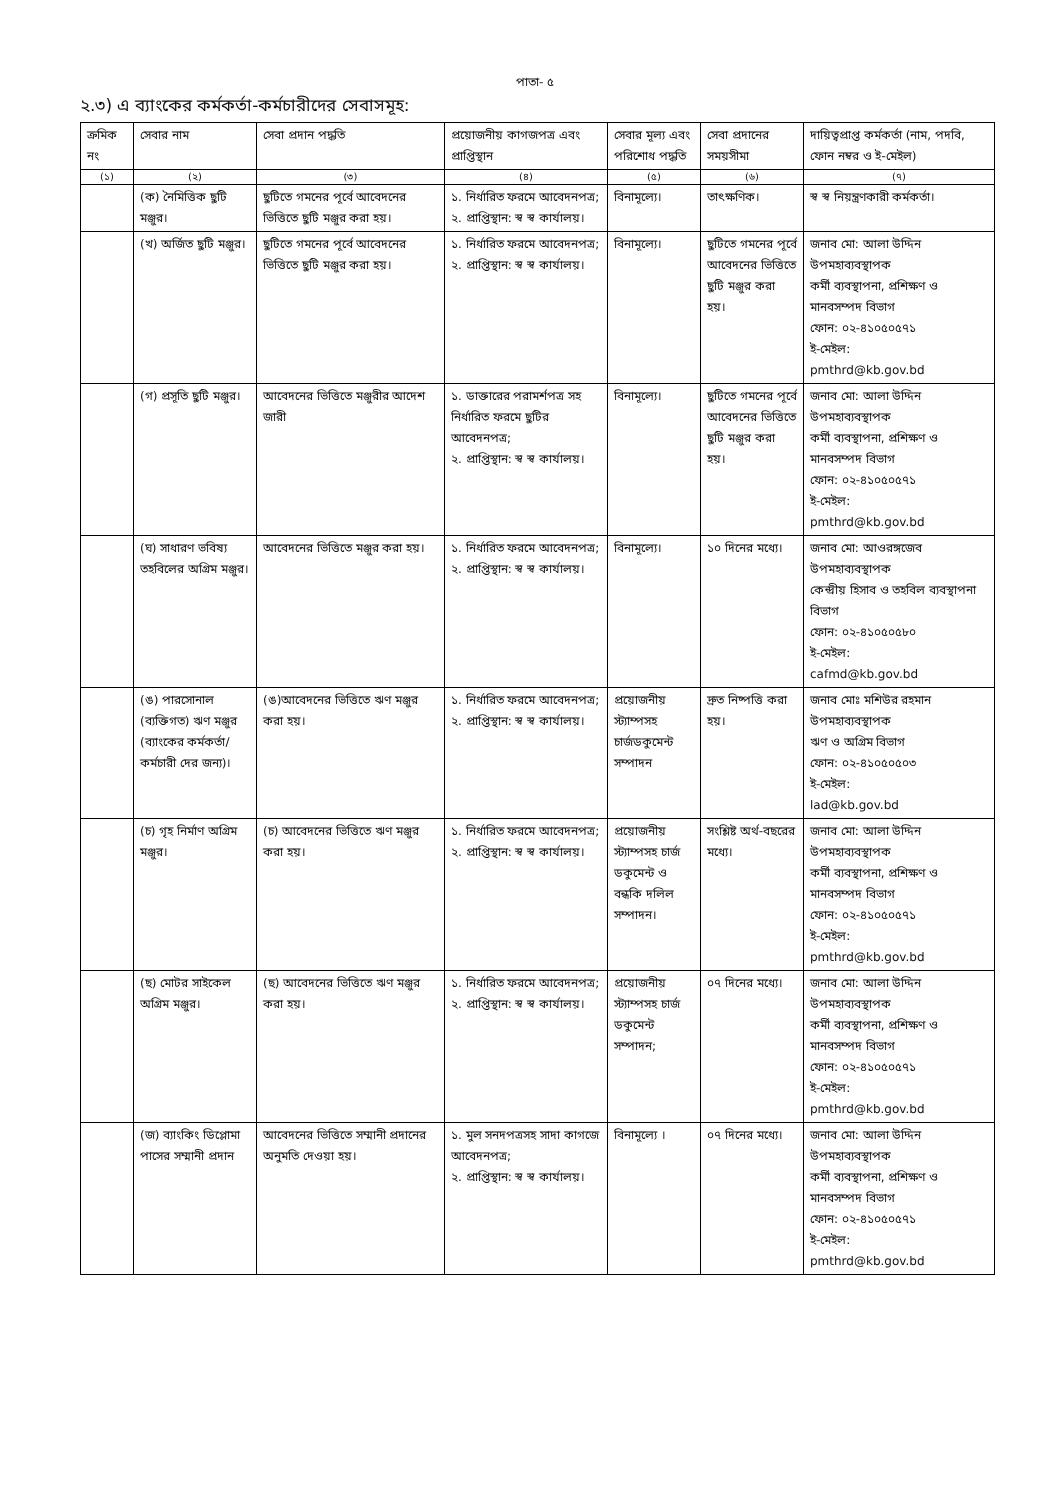পাতা- ৫
২.৩) এ ব্যাংকের কর্মকর্তা-কর্মচারীদের সেবাসমূহ:
| ক্রমিক নং | সেবার নাম | সেবা প্রদান পদ্ধতি | প্রয়োজনীয় কাগজপত্র এবং প্রাপ্তিস্থান | সেবার মূল্য এবং পরিশোধ পদ্ধতি | সেবা প্রদানের সময়সীমা | দায়িত্বপ্রাপ্ত কর্মকর্তা (নাম, পদবি, ফোন নম্বর ও ই-মেইল) |
| --- | --- | --- | --- | --- | --- | --- |
| (১) | (২) | (৩) | (৪) | (৫) | (৬) | (৭) |
| | (ক) নৈমিত্তিক ছুটি মঞ্জুর। | ছুটিতে গমনের পূর্বে আবেদনের ভিত্তিতে ছুটি মঞ্জুর করা হয়। | ১. নির্ধারিত ফরমে আবেদনপত্র; ২. প্রাপ্তিস্থান: স্ব স্ব কার্যালয়। | বিনামূল্যে। | তাৎক্ষণিক। | স্ব স্ব নিয়ন্ত্রণকারী কর্মকর্তা। |
| | (খ) অর্জিত ছুটি মঞ্জুর। | ছুটিতে গমনের পূর্বে আবেদনের ভিত্তিতে ছুটি মঞ্জুর করা হয়। | ১. নির্ধারিত ফরমে আবেদনপত্র; ২. প্রাপ্তিস্থান: স্ব স্ব কার্যালয়। | বিনামূল্যে। | ছুটিতে গমনের পূর্বে আবেদনের ভিত্তিতে ছুটি মঞ্জুর করা হয়। | জনাব মো: আলা উদ্দিন উপমহাব্যবস্থাপক কর্মী ব্যবস্থাপনা, প্রশিক্ষণ ও মানবসম্পদ বিভাগ ফোন: ০২-৪১০৫০৫৭১ ই-মেইল: pmthrd@kb.gov.bd |
| | (গ) প্রসূতি ছুটি মঞ্জুর। | আবেদনের ভিত্তিতে মঞ্জুরীর আদেশ জারী | ১. ডাক্তারের পরামর্শপত্র সহ নির্ধারিত ফরমে ছুটির আবেদনপত্র; ২. প্রাপ্তিস্থান: স্ব স্ব কার্যালয়। | বিনামূল্যে। | ছুটিতে গমনের পূর্বে আবেদনের ভিত্তিতে ছুটি মঞ্জুর করা হয়। | জনাব মো: আলা উদ্দিন উপমহাব্যবস্থাপক কর্মী ব্যবস্থাপনা, প্রশিক্ষণ ও মানবসম্পদ বিভাগ ফোন: ০২-৪১০৫০৫৭১ ই-মেইল: pmthrd@kb.gov.bd |
| | (ঘ) সাধারণ ভবিষ্য তহবিলের অগ্রিম মঞ্জুর। | আবেদনের ভিত্তিতে মঞ্জুর করা হয়। | ১. নির্ধারিত ফরমে আবেদনপত্র; ২. প্রাপ্তিস্থান: স্ব স্ব কার্যালয়। | বিনামূল্যে। | ১০ দিনের মধ্যে। | জনাব মো: আওরঙ্গজেব উপমহাব্যবস্থাপক কেন্দ্রীয় হিসাব ও তহবিল ব্যবস্থাপনা বিভাগ ফোন: ০২-৪১০৫০৫৮০ ই-মেইল: cafmd@kb.gov.bd |
| | (ঙ) পারসোনাল (ব্যক্তিগত) ঋণ মঞ্জুর (ব্যাংকের কর্মকর্তা/কর্মচারী দের জন্য)। | (ঙ)আবেদনের ভিত্তিতে ঋণ মঞ্জুর করা হয়। | ১. নির্ধারিত ফরমে আবেদনপত্র; ২. প্রাপ্তিস্থান: স্ব স্ব কার্যালয়। | প্রয়োজনীয় স্ট্যাম্পসহ চার্জডকুমেন্ট সম্পাদন | দ্রুত নিষ্পত্তি করা হয়। | জনাব মোঃ মশিউর রহমান উপমহাব্যবস্থাপক ঋণ ও অগ্রিম বিভাগ ফোন: ০২-৪১০৫০৫০৩ ই-মেইল: lad@kb.gov.bd |
| | (চ) গৃহ নির্মাণ অগ্রিম মঞ্জুর। | (চ) আবেদনের ভিত্তিতে ঋণ মঞ্জুর করা হয়। | ১. নির্ধারিত ফরমে আবেদনপত্র; ২. প্রাপ্তিস্থান: স্ব স্ব কার্যালয়। | প্রয়োজনীয় স্ট্যাম্পসহ চার্জ ডকুমেন্ট ও বন্ধকি দলিল সম্পাদন। | সংশ্লিষ্ট অর্থ-বছরের মধ্যে। | জনাব মো: আলা উদ্দিন উপমহাব্যবস্থাপক কর্মী ব্যবস্থাপনা, প্রশিক্ষণ ও মানবসম্পদ বিভাগ ফোন: ০২-৪১০৫০৫৭১ ই-মেইল: pmthrd@kb.gov.bd |
| | (ছ) মোটর সাইকেল অগ্রিম মঞ্জুর। | (ছ) আবেদনের ভিত্তিতে ঋণ মঞ্জুর করা হয়। | ১. নির্ধারিত ফরমে আবেদনপত্র; ২. প্রাপ্তিস্থান: স্ব স্ব কার্যালয়। | প্রয়োজনীয় স্ট্যাম্পসহ চার্জ ডকুমেন্ট সম্পাদন; | ০৭ দিনের মধ্যে। | জনাব মো: আলা উদ্দিন উপমহাব্যবস্থাপক কর্মী ব্যবস্থাপনা, প্রশিক্ষণ ও মানবসম্পদ বিভাগ ফোন: ০২-৪১০৫০৫৭১ ই-মেইল: pmthrd@kb.gov.bd |
| | (জ) ব্যাংকিং ডিপ্লোমা পাসের সম্মানী প্রদান | আবেদনের ভিত্তিতে সম্মানী প্রদানের অনুমতি দেওয়া হয়। | ১. মুল সনদপত্রসহ সাদা কাগজে আবেদনপত্র; ২. প্রাপ্তিস্থান: স্ব স্ব কার্যালয়। | বিনামূল্যে । | ০৭ দিনের মধ্যে। | জনাব মো: আলা উদ্দিন উপমহাব্যবস্থাপক কর্মী ব্যবস্থাপনা, প্রশিক্ষণ ও মানবসম্পদ বিভাগ ফোন: ০২-৪১০৫০৫৭১ ই-মেইল: pmthrd@kb.gov.bd |